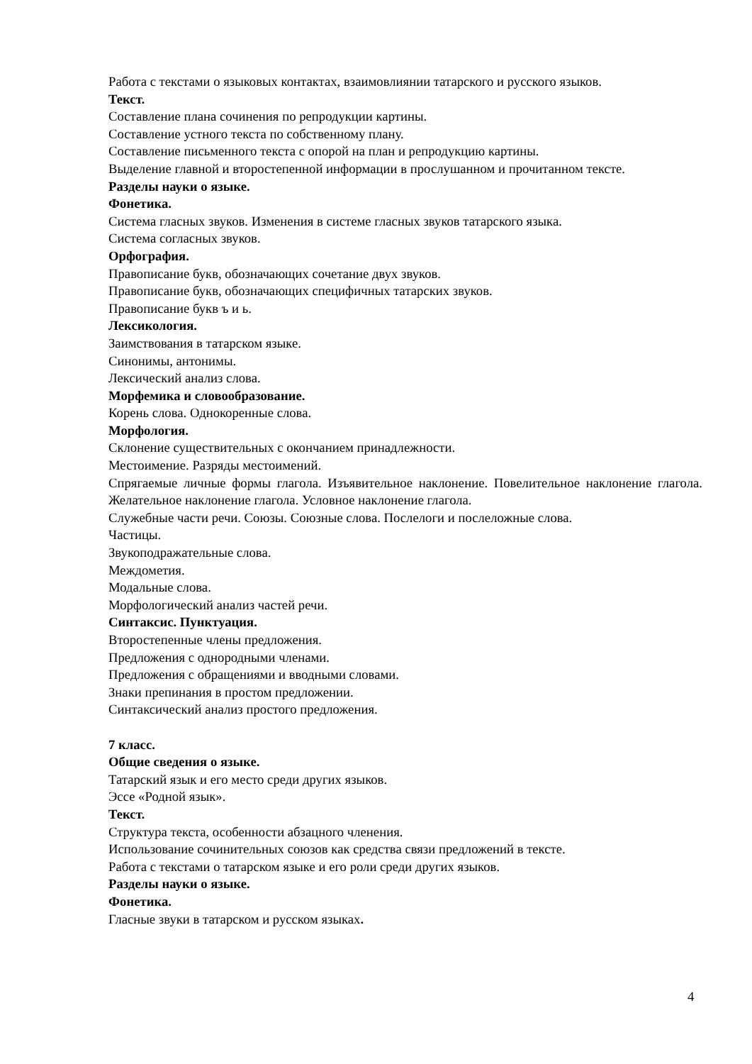Работа с текстами о языковых контактах, взаимовлиянии татарского и русского языков.
Текст.
Составление плана сочинения по репродукции картины.
Составление устного текста по собственному плану.
Составление письменного текста с опорой на план и репродукцию картины.
Выделение главной и второстепенной информации в прослушанном и прочитанном тексте.
Разделы науки о языке.
Фонетика.
Система гласных звуков. Изменения в системе гласных звуков татарского языка.
Система согласных звуков.
Орфография.
Правописание букв, обозначающих сочетание двух звуков.
Правописание букв, обозначающих специфичных татарских звуков.
Правописание букв ъ и ь.
Лексикология.
Заимствования в татарском языке.
Синонимы, антонимы.
Лексический анализ слова.
Морфемика и словообразование.
Корень слова. Однокоренные слова.
Морфология.
Склонение существительных с окончанием принадлежности.
Местоимение. Разряды местоимений.
Спрягаемые личные формы глагола. Изъявительное наклонение. Повелительное наклонение глагола. Желательное наклонение глагола. Условное наклонение глагола.
Служебные части речи. Союзы. Союзные слова. Послелоги и послеложные слова.
Частицы.
Звукоподражательные слова.
Междометия.
Модальные слова.
Морфологический анализ частей речи.
Синтаксис. Пунктуация.
Второстепенные члены предложения.
Предложения с однородными членами.
Предложения с обращениями и вводными словами.
Знаки препинания в простом предложении.
Синтаксический анализ простого предложения.
7 класс.
Общие сведения о языке.
Татарский язык и его место среди других языков.
Эссе «Родной язык».
Текст.
Структура текста, особенности абзацного членения.
Использование сочинительных союзов как средства связи предложений в тексте.
Работа с текстами о татарском языке и его роли среди других языков.
Разделы науки о языке.
Фонетика.
Гласные звуки в татарском и русском языках.
4